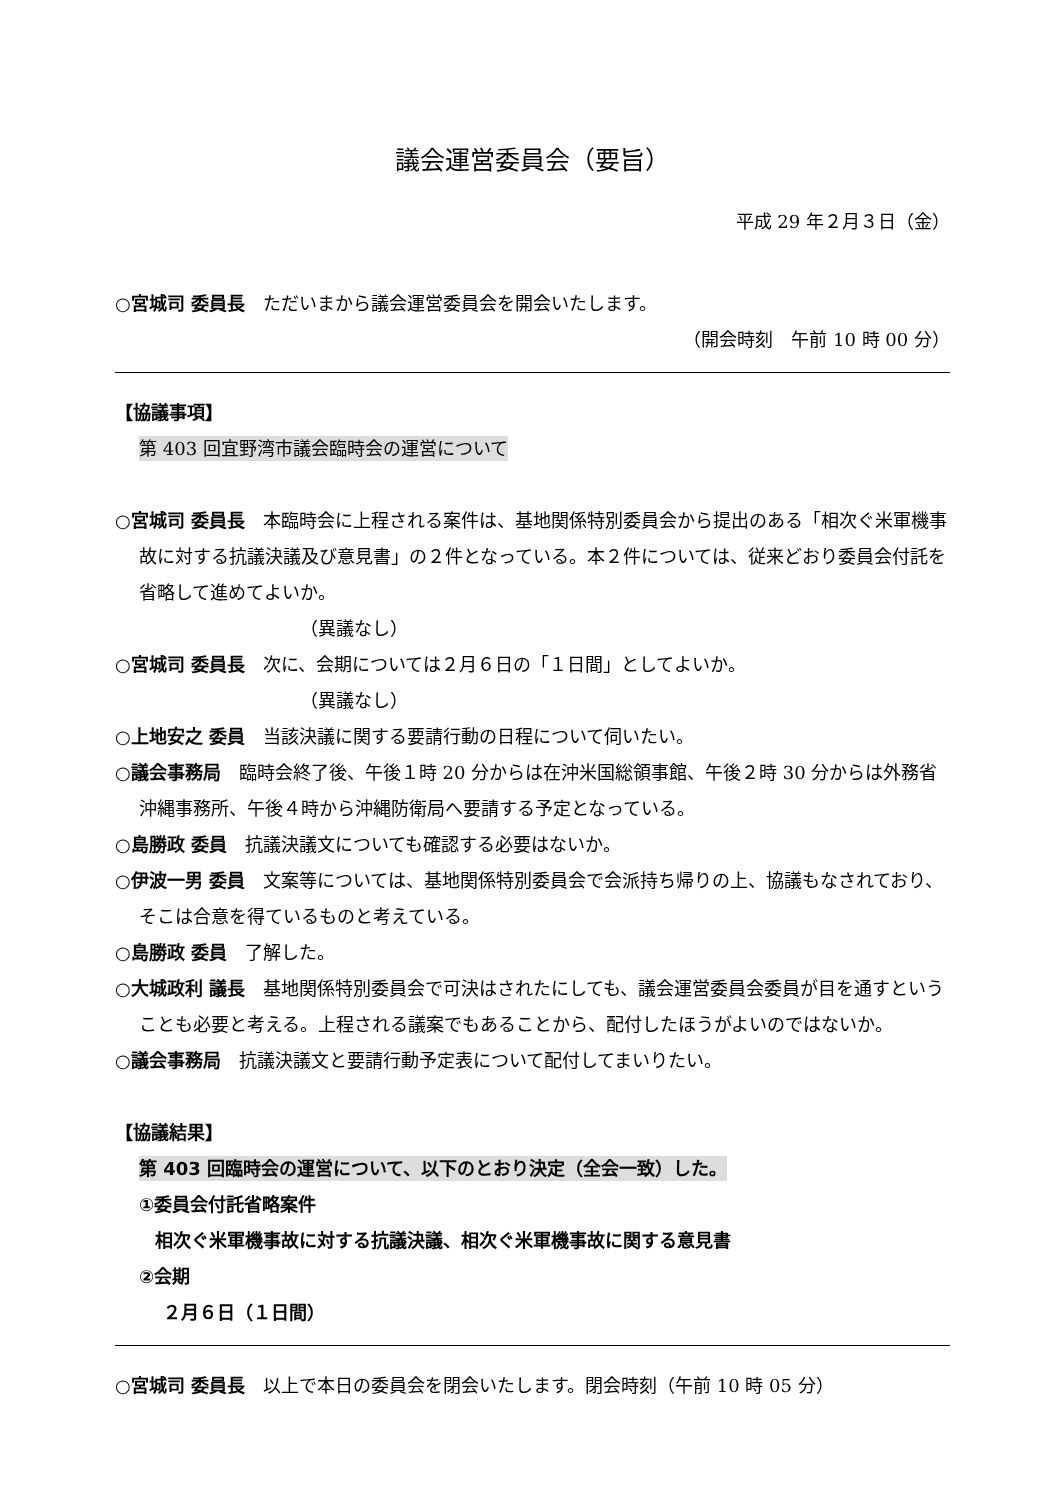議会運営委員会（要旨）
平成 29 年２月３日（金）
○宮城司 委員長　ただいまから議会運営委員会を開会いたします。
（開会時刻　午前 10 時 00 分）
【協議事項】
第 403 回宜野湾市議会臨時会の運営について
○宮城司 委員長　本臨時会に上程される案件は、基地関係特別委員会から提出のある「相次ぐ米軍機事故に対する抗議決議及び意見書」の２件となっている。本２件については、従来どおり委員会付託を省略して進めてよいか。
（異議なし）
○宮城司 委員長　次に、会期については２月６日の「１日間」としてよいか。
（異議なし）
○上地安之 委員　当該決議に関する要請行動の日程について伺いたい。
○議会事務局　臨時会終了後、午後１時 20 分からは在沖米国総領事館、午後２時 30 分からは外務省沖縄事務所、午後４時から沖縄防衛局へ要請する予定となっている。
○島勝政 委員　抗議決議文についても確認する必要はないか。
○伊波一男 委員　文案等については、基地関係特別委員会で会派持ち帰りの上、協議もなされており、そこは合意を得ているものと考えている。
○島勝政 委員　了解した。
○大城政利 議長　基地関係特別委員会で可決はされたにしても、議会運営委員会委員が目を通すということも必要と考える。上程される議案でもあることから、配付したほうがよいのではないか。
○議会事務局　抗議決議文と要請行動予定表について配付してまいりたい。
【協議結果】
第 403 回臨時会の運営について、以下のとおり決定（全会一致）した。
①委員会付託省略案件
相次ぐ米軍機事故に対する抗議決議、相次ぐ米軍機事故に関する意見書
②会期
２月６日（１日間）
○宮城司 委員長　以上で本日の委員会を閉会いたします。閉会時刻（午前 10 時 05 分）